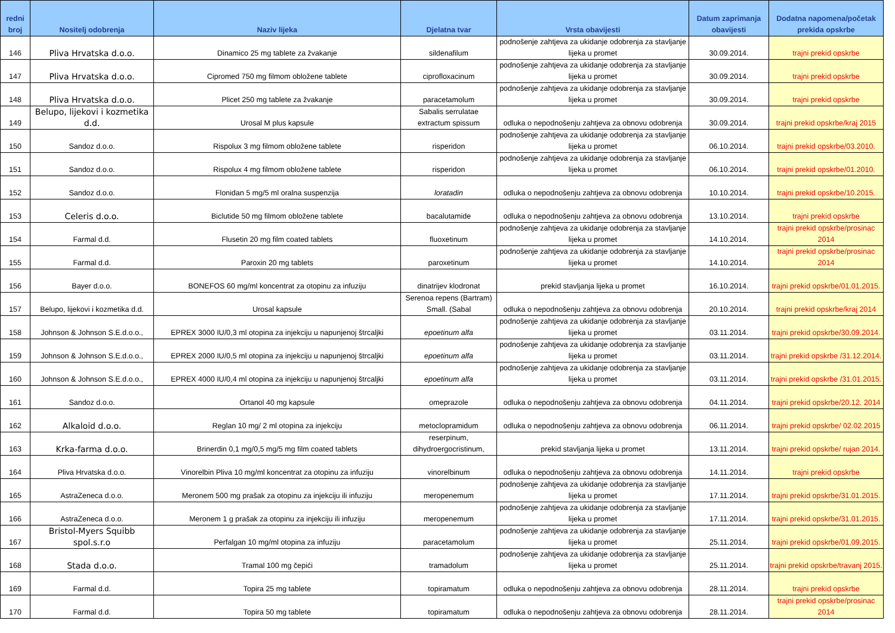| redni broj | Nositelj odobrenja | Naziv lijeka | Djelatna tvar | Vrsta obavijesti | Datum zaprimanja obavijesti | Dodatna napomena/početak prekida opskrbe |
| --- | --- | --- | --- | --- | --- | --- |
| 146 | Pliva Hrvatska d.o.o. | Dinamico 25 mg tablete za žvakanje | sildenafilum | podnošenje zahtjeva za ukidanje odobrenja za stavljanje lijeka u promet | 30.09.2014. | trajni prekid opskrbe |
| 147 | Pliva Hrvatska d.o.o. | Cipromed 750 mg filmom obložene tablete | ciprofloxacinum | podnošenje zahtjeva za ukidanje odobrenja za stavljanje lijeka u promet | 30.09.2014. | trajni prekid opskrbe |
| 148 | Pliva Hrvatska d.o.o. | Plicet 250 mg tablete za žvakanje | paracetamolum | podnošenje zahtjeva za ukidanje odobrenja za stavljanje lijeka u promet | 30.09.2014. | trajni prekid opskrbe |
| 149 | Belupo, lijekovi i kozmetika d.d. | Urosal M plus kapsule | Sabalis serrulatae extractum spissum | odluka o nepodnošenju zahtjeva za obnovu odobrenja | 30.09.2014. | trajni prekid opskrbe/kraj 2015 |
| 150 | Sandoz d.o.o. | Rispolux 3 mg filmom obložene tablete | risperidon | podnošenje zahtjeva za ukidanje odobrenja za stavljanje lijeka u promet | 06.10.2014. | trajni prekid opskrbe/03.2010. |
| 151 | Sandoz d.o.o. | Rispolux 4 mg filmom obložene tablete | risperidon | podnošenje zahtjeva za ukidanje odobrenja za stavljanje lijeka u promet | 06.10.2014. | trajni prekid opskrbe/01.2010. |
| 152 | Sandoz d.o.o. | Flonidan 5 mg/5 ml oralna suspenzija | loratadin | odluka o nepodnošenju zahtjeva za obnovu odobrenja | 10.10.2014. | trajni prekid opskrbe/10.2015. |
| 153 | Celeris d.o.o. | Biclutide 50 mg filmom obložene tablete | bacalutamide | odluka o nepodnošenju zahtjeva za obnovu odobrenja | 13.10.2014. | trajni prekid opskrbe |
| 154 | Farmal d.d. | Flusetin 20 mg film coated tablets | fluoxetinum | podnošenje zahtjeva za ukidanje odobrenja za stavljanje lijeka u promet | 14.10.2014. | trajni prekid opskrbe/prosinac 2014 |
| 155 | Farmal d.d. | Paroxin 20 mg tablets | paroxetinum | podnošenje zahtjeva za ukidanje odobrenja za stavljanje lijeka u promet | 14.10.2014. | trajni prekid opskrbe/prosinac 2014 |
| 156 | Bayer d.o.o. | BONEFOS 60 mg/ml koncentrat za otopinu za infuziju | dinatrijev klodronat | prekid stavljanja lijeka u promet | 16.10.2014. | trajni prekid opskrbe/01.01.2015. |
| 157 | Belupo, lijekovi i kozmetika d.d. | Urosal kapsule | Serenoa repens (Bartram) Small. (Sabal | odluka o nepodnošenju zahtjeva za obnovu odobrenja | 20.10.2014. | trajni prekid opskrbe/kraj 2014 |
| 158 | Johnson & Johnson S.E.d.o.o., | EPREX 3000 IU/0,3 ml otopina za injekciju u napunjenoj štrcaljki | epoetinum alfa | podnošenje zahtjeva za ukidanje odobrenja za stavljanje lijeka u promet | 03.11.2014. | trajni prekid opskrbe/30.09.2014. |
| 159 | Johnson & Johnson S.E.d.o.o., | EPREX 2000 IU/0,5 ml otopina za injekciju u napunjenoj štrcaljki | epoetinum alfa | podnošenje zahtjeva za ukidanje odobrenja za stavljanje lijeka u promet | 03.11.2014. | trajni prekid opskrbe /31.12.2014. |
| 160 | Johnson & Johnson S.E.d.o.o., | EPREX 4000 IU/0,4 ml otopina za injekciju u napunjenoj štrcaljki | epoetinum alfa | podnošenje zahtjeva za ukidanje odobrenja za stavljanje lijeka u promet | 03.11.2014. | trajni prekid opskrbe /31.01.2015. |
| 161 | Sandoz d.o.o. | Ortanol 40 mg kapsule | omeprazole | odluka o nepodnošenju zahtjeva za obnovu odobrenja | 04.11.2014. | trajni prekid opskrbe/20.12. 2014 |
| 162 | Alkaloid d.o.o. | Reglan 10 mg/ 2 ml otopina za injekciju | metoclopramidum | odluka o nepodnošenju zahtjeva za obnovu odobrenja | 06.11.2014. | trajni prekid opskrbe/ 02.02.2015 |
| 163 | Krka-farma d.o.o. | Brinerdin 0,1 mg/0,5 mg/5 mg film coated tablets | reserpinum, dihydroergocristinum, | prekid stavljanja lijeka u promet | 13.11.2014. | trajni prekid opskrbe/ rujan 2014. |
| 164 | Pliva Hrvatska d.o.o. | Vinorelbin Pliva 10 mg/ml koncentrat za otopinu za infuziju | vinorelbinum | odluka o nepodnošenju zahtjeva za obnovu odobrenja | 14.11.2014. | trajni prekid opskrbe |
| 165 | AstraZeneca d.o.o. | Meronem 500 mg prašak za otopinu za injekciju ili infuziju | meropenemum | podnošenje zahtjeva za ukidanje odobrenja za stavljanje lijeka u promet | 17.11.2014. | trajni prekid opskrbe/31.01.2015. |
| 166 | AstraZeneca d.o.o. | Meronem 1 g prašak za otopinu za injekciju ili infuziju | meropenemum | podnošenje zahtjeva za ukidanje odobrenja za stavljanje lijeka u promet | 17.11.2014. | trajni prekid opskrbe/31.01.2015. |
| 167 | Bristol-Myers Squibb spol.s.r.o | Perfalgan 10 mg/ml otopina za infuziju | paracetamolum | podnošenje zahtjeva za ukidanje odobrenja za stavljanje lijeka u promet | 25.11.2014. | trajni prekid opskrbe/01.09.2015. |
| 168 | Stada d.o.o. | Tramal 100 mg čepići | tramadolum | podnošenje zahtjeva za ukidanje odobrenja za stavljanje lijeka u promet | 25.11.2014. | trajni prekid opskrbe/travanj 2015. |
| 169 | Farmal d.d. | Topira 25 mg tablete | topiramatum | odluka o nepodnošenju zahtjeva za obnovu odobrenja | 28.11.2014. | trajni prekid opskrbe |
| 170 | Farmal d.d. | Topira 50 mg tablete | topiramatum | odluka o nepodnošenju zahtjeva za obnovu odobrenja | 28.11.2014. | trajni prekid opskrbe/prosinac 2014 |